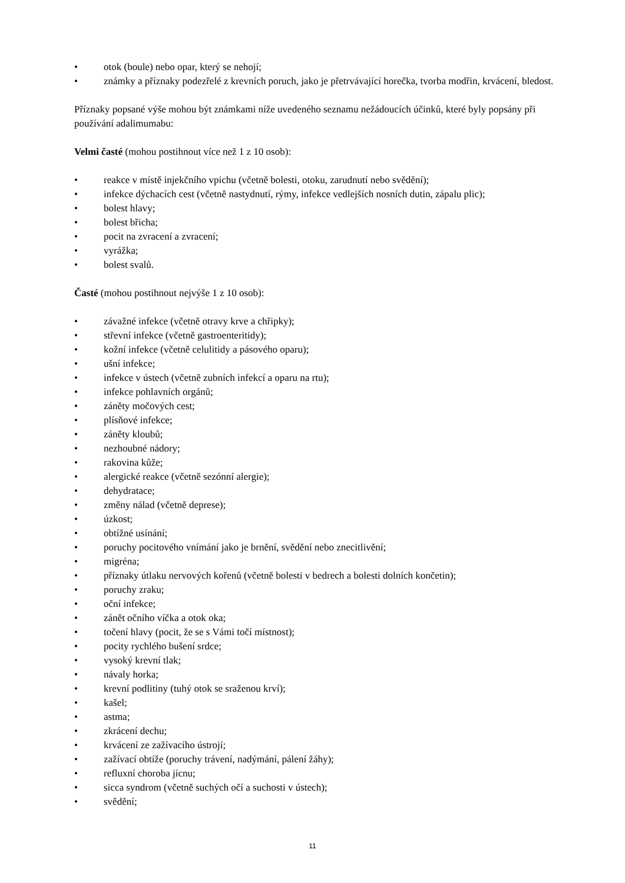• otok (boule) nebo opar, který se nehojí;
• známky a příznaky podezřelé z krevních poruch, jako je přetrvávající horečka, tvorba modřin, krvácení, bledost.
Příznaky popsané výše mohou být známkami níže uvedeného seznamu nežádoucích účinků, které byly popsány při používání adalimumabu:
Velmi časté (mohou postihnout více než 1 z 10 osob):
• reakce v místě injekčního vpichu (včetně bolesti, otoku, zarudnutí nebo svědění);
• infekce dýchacích cest (včetně nastydnutí, rýmy, infekce vedlejších nosních dutin, zápalu plic);
• bolest hlavy;
• bolest břicha;
• pocit na zvracení a zvracení;
• vyrážka;
• bolest svalů.
Časté (mohou postihnout nejvýše 1 z 10 osob):
• závažné infekce (včetně otravy krve a chřipky);
• střevní infekce (včetně gastroenteritidy);
• kožní infekce (včetně celulitidy a pásového oparu);
• ušní infekce;
• infekce v ústech (včetně zubních infekcí a oparu na rtu);
• infekce pohlavních orgánů;
• záněty močových cest;
• plísňové infekce;
• záněty kloubů;
• nezhoubné nádory;
• rakovina kůže;
• alergické reakce (včetně sezónní alergie);
• dehydratace;
• změny nálad (včetně deprese);
• úzkost;
• obtížné usínání;
• poruchy pocitového vnímání jako je brnění, svědění nebo znecitlivění;
• migréna;
• příznaky útlaku nervových kořenů (včetně bolesti v bedrech a bolesti dolních končetin);
• poruchy zraku;
• oční infekce;
• zánět očního víčka a otok oka;
• točení hlavy (pocit, že se s Vámi točí místnost);
• pocity rychlého bušení srdce;
• vysoký krevní tlak;
• návaly horka;
• krevní podlitiny (tuhý otok se sraženou krví);
• kašel;
• astma;
• zkrácení dechu;
• krvácení ze zažívacího ústrojí;
• zažívací obtíže (poruchy trávení, nadýmání, pálení žáhy);
• refluxní choroba jícnu;
• sicca syndrom (včetně suchých očí a suchosti v ústech);
• svědění;
11